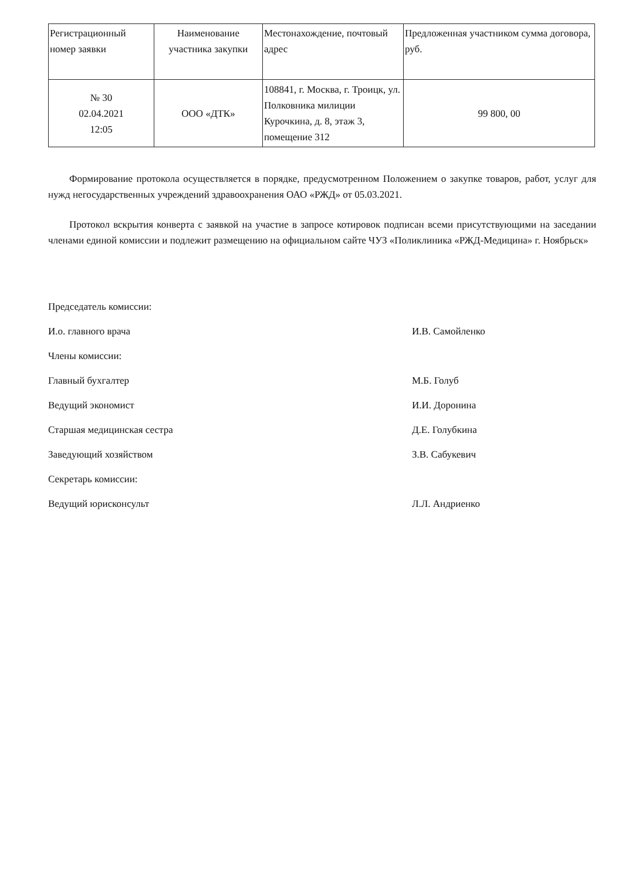| Регистрационный номер заявки | Наименование участника закупки | Местонахождение, почтовый адрес | Предложенная участником сумма договора, руб. |
| № 30 02.04.2021 12:05 | ООО «ДТК» | 108841, г. Москва, г. Троицк, ул. Полковника милиции Курочкина, д. 8, этаж 3, помещение 312 | 99 800, 00 |
Формирование протокола осуществляется в порядке, предусмотренном Положением о закупке товаров, работ, услуг для нужд негосударственных учреждений здравоохранения ОАО «РЖД» от 05.03.2021.
Протокол вскрытия конверта с заявкой на участие в запросе котировок подписан всеми присутствующими на заседании членами единой комиссии и подлежит размещению на официальном сайте ЧУЗ «Поликлиника «РЖД-Медицина» г. Ноябрьск»
Председатель комиссии:
И.о. главного врача И.В. Самойленко
Члены комиссии:
Главный бухгалтер М.Б. Голуб
Ведущий экономист И.И. Доронина
Старшая медицинская сестра Д.Е. Голубкина
Заведующий хозяйством З.В. Сабукевич
Секретарь комиссии:
Ведущий юрисконсульт Л.Л. Андриенко